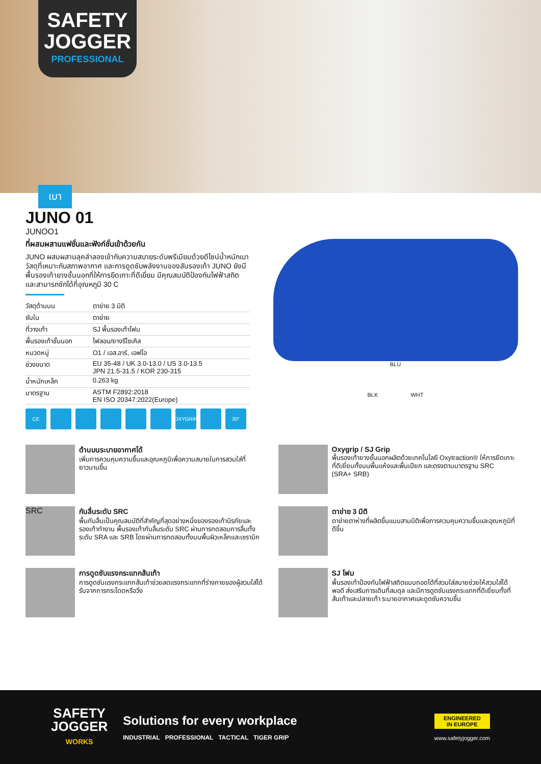SAFETY
JOGGER
PROFESSIONAL
เบา
JUNO 01
JUNOO1
ที่ผสมผสานแฟชั่นและฟังก์ชั่นเข้าด้วยกัน
JUNO ผสมผสานลุคลำลองเข้ากับความสบายระดับพรีเมียมด้วยดีไซน์น้ำหนักเบา วัสดุที่เหมาะกับสภาพอากาศ และการดูดซับพลังงานของสันรองเท้า JUNO ยังมีพื้นรองเท้ายางชั้นนอกที่ให้การยึดเกาะที่ดีเยี่ยม มีคุณสมบัติป้องกันไฟฟ้าสถิต และสามารถซักได้ที่อุณหภูมิ 30 C
| วัสดุด้านบน | ตาข่าย 3 มิติ |
| ซับใน | ตาข่าย |
| ที่วางเท้า | SJ พื้นรองเท้าโฟม |
| พื้นรองเท้าชั้นนอก | ไฟลอน/ยางรีไซเคิล |
| หมวดหมู่ | O1 / เอส.อาร์, เอฟโอ |
| ช่วงขนาด | EU 35-48 / UK 3.0-13.0 / US 3.0-13.5 JPN 21.5-31.5 / KOR 230-315 |
| น้ำหนักเหล็ก | 0.263 kg |
| มาตรฐาน | ASTM F2892:2018 EN ISO 20347:2022(Europe) |
CE OXYGRIP 30°
BLU
BLK WHT
ด้านบนระบายอากาศได้
เพิ่มการควบคุมความชื้นและอุณหภูมิเพื่อความสบายในการสวมใส่ที่ยาวนานขึ้น
Oxygrip / SJ Grip
พื้นรองเท้ายางชั้นนอกผลิตด้วยเทคโนโลยี Oxytraction® ให้การยึดเกาะที่ดีเยี่ยมทั้งบนพื้นแห้งและพื้นเปียก และตรงตามมาตรฐาน SRC (SRA+ SRB)
SRC
กันลื่นระดับ SRC
พื้นกันลื่นเป็นคุณสมบัติที่สำคัญที่สุดอย่างหนึ่งของรองเท้านิรภัยและรองเท้าทำงาน พื้นรองเท้ากันลื่นระดับ SRC ผ่านการทดสอบการลื่นทั้งระดับ SRA และ SRB โดยผ่านการทดสอบทั้งบนพื้นผิวเหล็กและเซรามิก
ตาข่าย 3 มิติ
ตาข่ายตาห่างที่ผลิตขึ้นแบบสามมิติเพื่อการควบคุมความชื้นและอุณหภูมิที่ดีขึ้น
การดูดซับแรงกระแทกส้นเท้า
การดูดซับแรงกระแทกส้นเท้าช่วยลดแรงกระแทกที่ร่างกายของผู้สวมใส่ได้รับจากการกระโดดหรือวิ่ง
SJ โฟม
พื้นรองเท้าป้องกันไฟฟ้าสถิตแบบถอดได้ที่สวมใส่สบายช่วยให้สวมใส่ได้พอดี ส่งเสริมการเดินที่สมดุล และมีการดูดซับแรงกระแทกที่ดีเยี่ยมทั้งที่ส้นเท้าและปลายเท้า ระบายอากาศและดูดซับความชื้น
SAFETY
JOGGER
WORKS
Solutions for every workplace
INDUSTRIAL PROFESSIONAL TACTICAL TIGER GRIP
ENGINEERED
IN EUROPE
www.safetyjogger.com